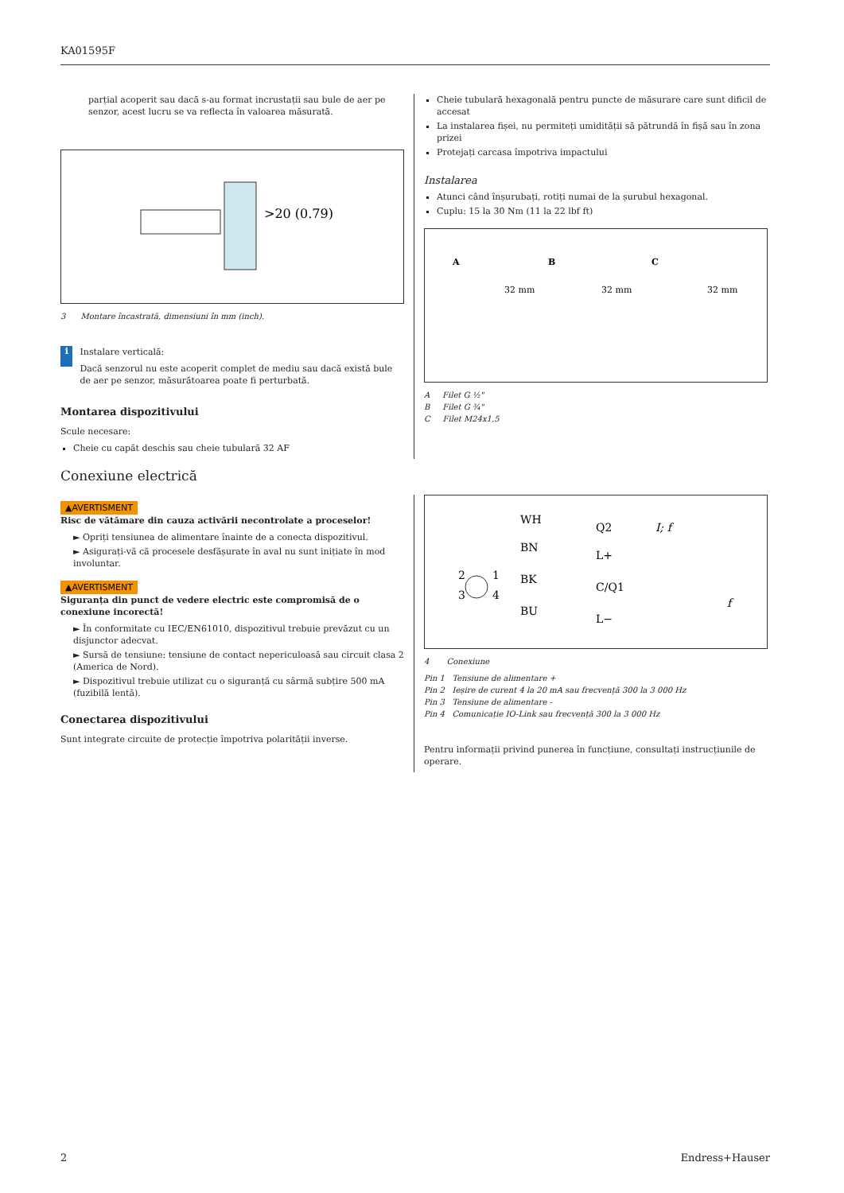KA01595F
parțial acoperit sau dacă s-au format incrustații sau bule de aer pe senzor, acest lucru se va reflecta în valoarea măsurată.
>20 (0.79)
3 Montare încastrată, dimensiuni în mm (inch).
i
Instalare verticală:
Dacă senzorul nu este acoperit complet de mediu sau dacă există bule de aer pe senzor, măsurătoarea poate fi perturbată.
Montarea dispozitivului
Scule necesare:
Cheie cu capăt deschis sau cheie tubulară 32 AF
Cheie tubulară hexagonală pentru puncte de măsurare care sunt dificil de accesat
La instalarea fișei, nu permiteți umidității să pătrundă în fișă sau în zona prizei
Protejați carcasa împotriva impactului
Instalarea
Atunci când înșurubați, rotiți numai de la șurubul hexagonal.
Cuplu: 15 la 30 Nm (11 la 22 lbf ft)
A
B
C
32 mm
32 mm
32 mm
A Filet G ½"
B Filet G ¾"
C Filet M24x1,5
Conexiune electrică
▲AVERTISMENT
Risc de vătămare din cauza activării necontrolate a proceselor!
► Opriți tensiunea de alimentare înainte de a conecta dispozitivul.
► Asigurați-vă că procesele desfășurate în aval nu sunt inițiate în mod involuntar.
▲AVERTISMENT
Siguranța din punct de vedere electric este compromisă de o conexiune incorectă!
► În conformitate cu IEC/EN61010, dispozitivul trebuie prevăzut cu un disjunctor adecvat.
► Sursă de tensiune: tensiune de contact nepericuloasă sau circuit clasa 2 (America de Nord).
► Dispozitivul trebuie utilizat cu o siguranță cu sârmă subțire 500 mA (fuzibilă lentă).
Conectarea dispozitivului
Sunt integrate circuite de protecție împotriva polarității inverse.
WH
Q2
I; f
BN
L+
2
1
BK
C/Q1
3
4
f
BU
L−
4 Conexiune
Pin 1 Tensiune de alimentare +
Pin 2 Ieșire de curent 4 la 20 mA sau frecvență 300 la 3 000 Hz
Pin 3 Tensiune de alimentare -
Pin 4 Comunicație IO-Link sau frecvență 300 la 3 000 Hz
Pentru informații privind punerea în funcțiune, consultați instrucțiunile de operare.
2 Endress+Hauser